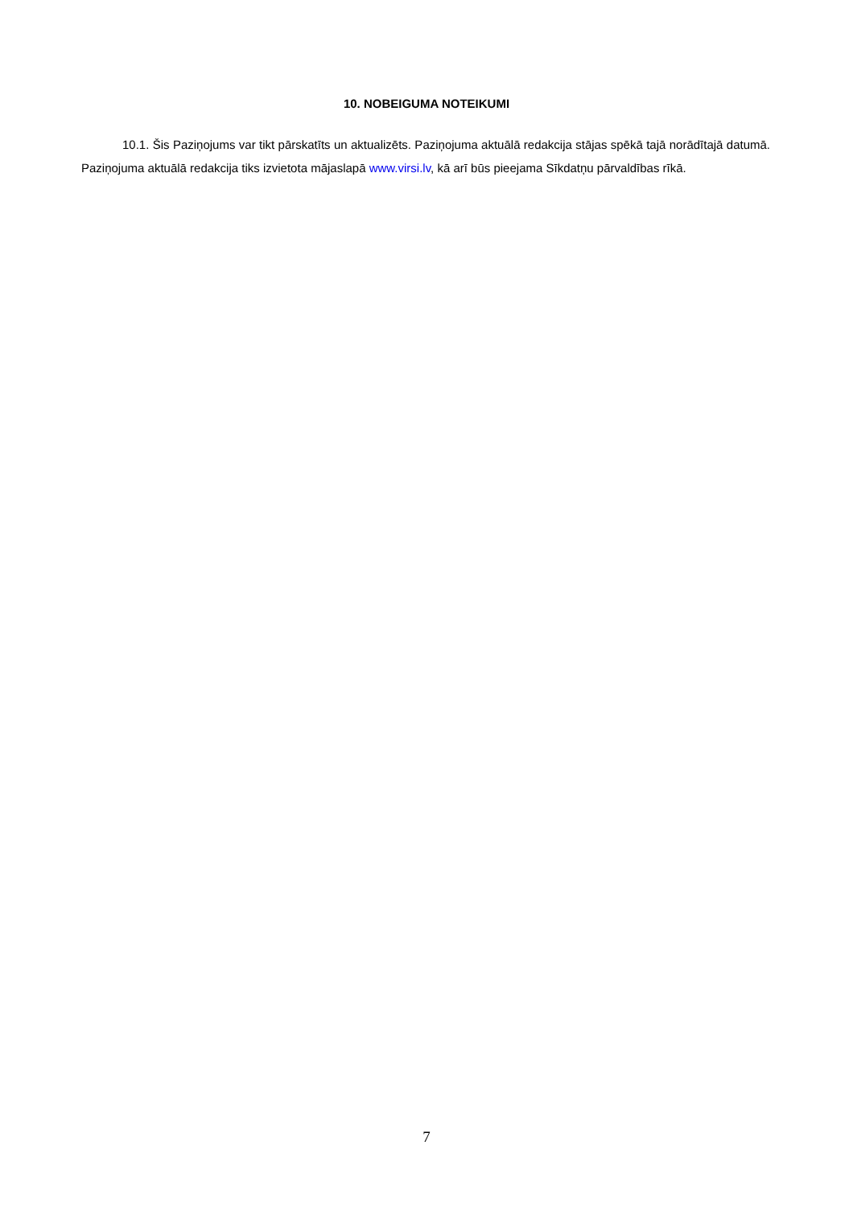10. NOBEIGUMA NOTEIKUMI
10.1. Šis Paziņojums var tikt pārskatīts un aktualizēts. Paziņojuma aktuālā redakcija stājas spēkā tajā norādītajā datumā. Paziņojuma aktuālā redakcija tiks izvietota mājaslapā www.virsi.lv, kā arī būs pieejama Sīkdatņu pārvaldības rīkā.
7